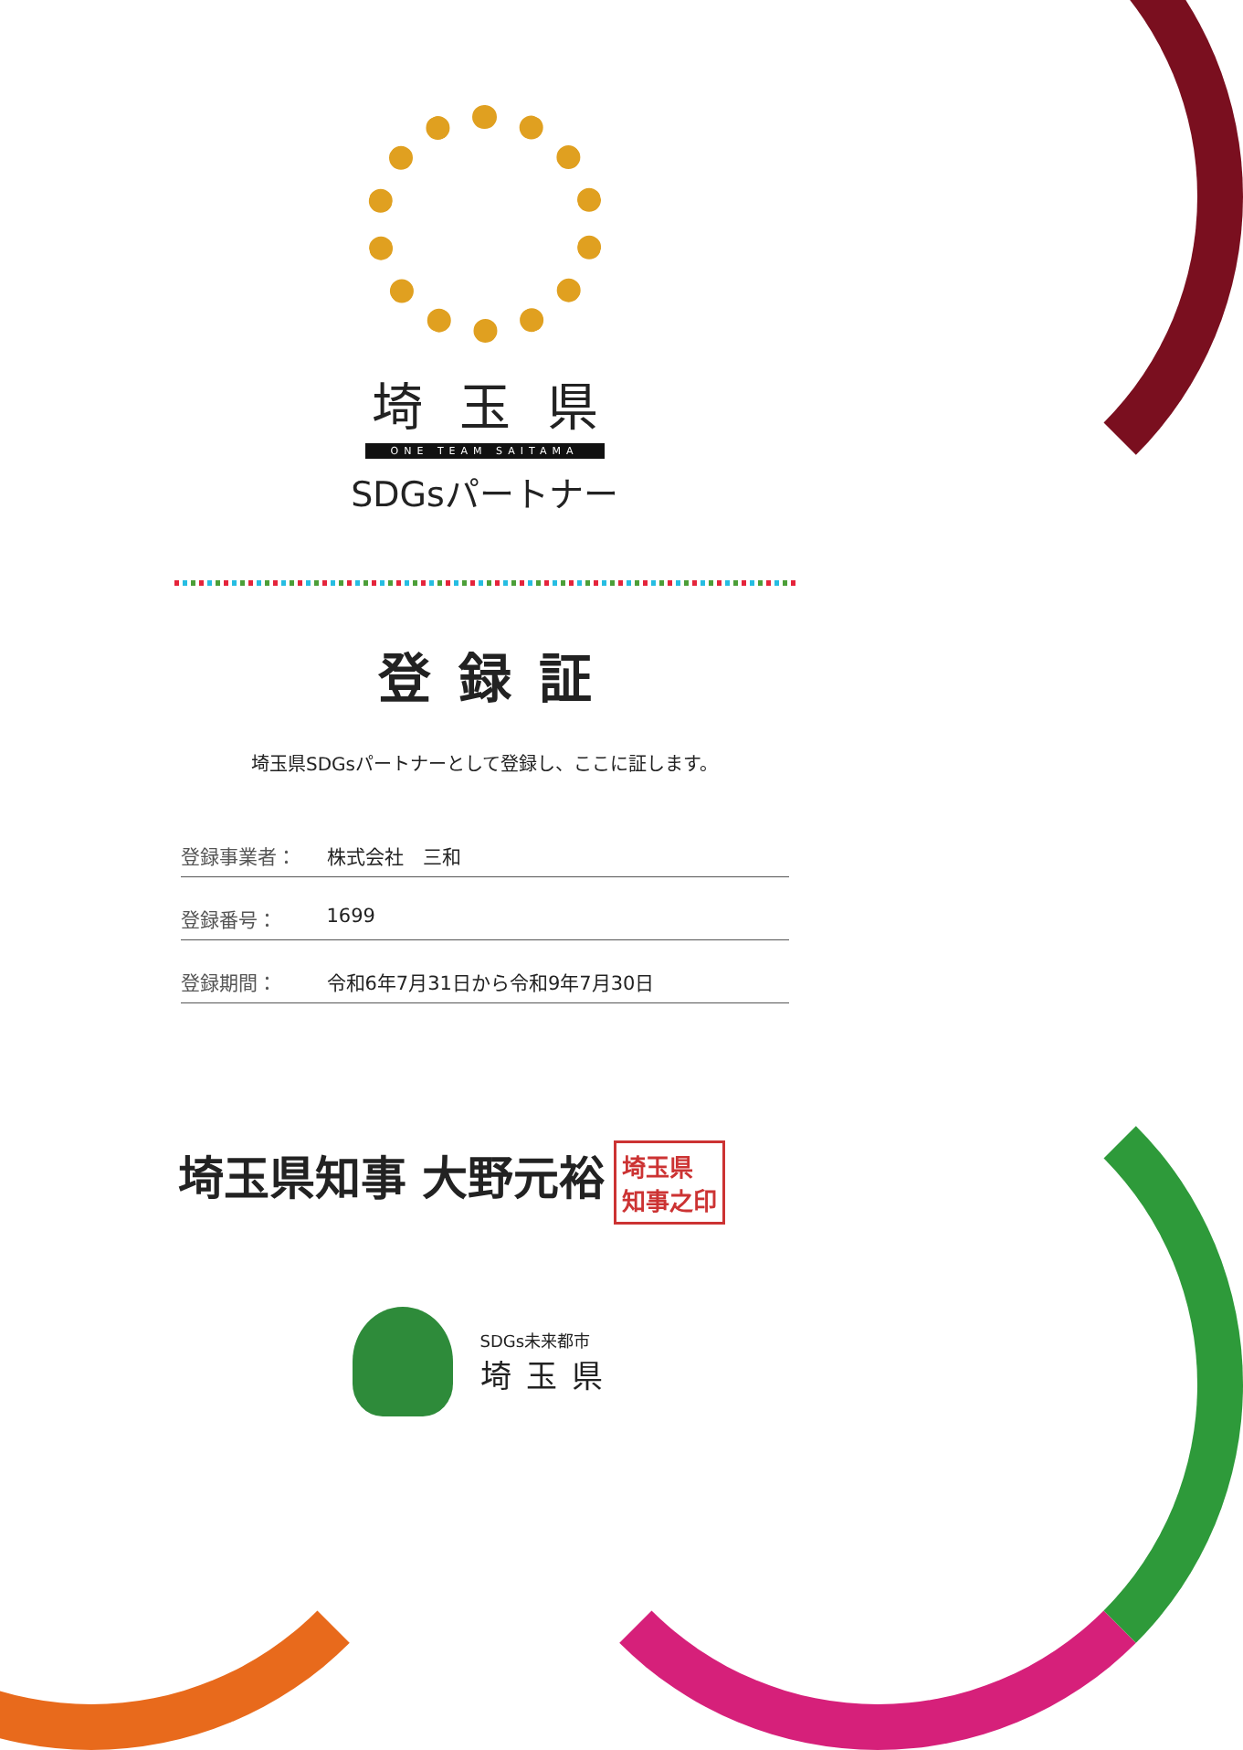埼玉県
ONE TEAM SAITAMA
SDGsパートナー
登録証
埼玉県SDGsパートナーとして登録し、ここに証します。
登録事業者： 株式会社　三和
登録番号： 1699
登録期間： 令和6年7月31日から令和9年7月30日
埼玉県知事 大野元裕 埼玉県
知事之印
SDGs未来都市
埼玉県